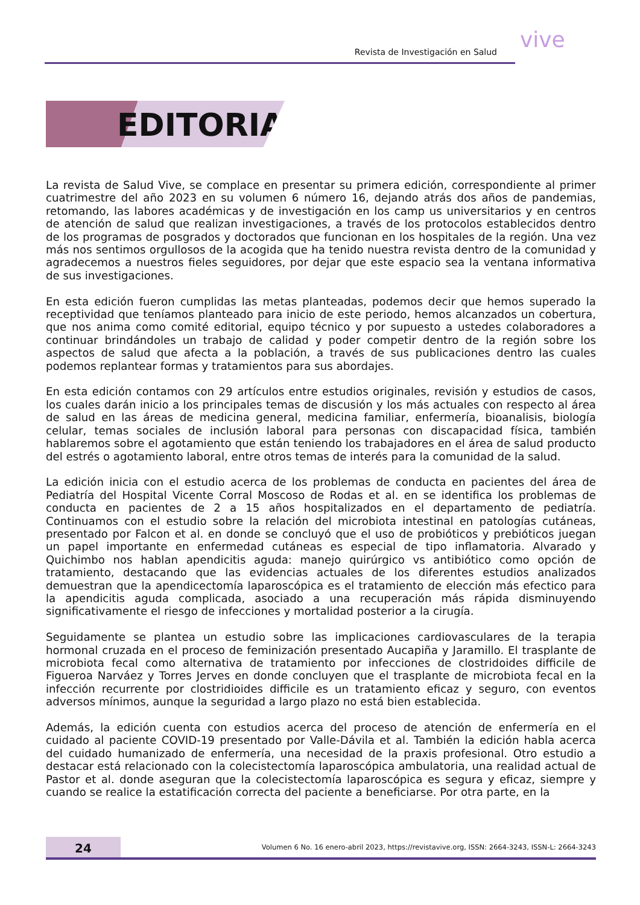Revista de Investigación en Salud vive
EDITORIAL
La revista de Salud Vive, se complace en presentar su primera edición, correspondiente al primer cuatrimestre del año 2023 en su volumen 6 número 16, dejando atrás dos años de pandemias, retomando, las labores académicas y de investigación en los camp us universitarios y en centros de atención de salud que realizan investigaciones, a través de los protocolos establecidos dentro de los programas de posgrados y doctorados que funcionan en los hospitales de la región. Una vez más nos sentimos orgullosos de la acogida que ha tenido nuestra revista dentro de la comunidad y agradecemos a nuestros fieles seguidores, por dejar que este espacio sea la ventana informativa de sus investigaciones.
En esta edición fueron cumplidas las metas planteadas, podemos decir que hemos superado la receptividad que teníamos planteado para inicio de este periodo, hemos alcanzados un cobertura, que nos anima como comité editorial, equipo técnico y por supuesto a ustedes colaboradores a continuar brindándoles un trabajo de calidad y poder competir dentro de la región sobre los aspectos de salud que afecta a la población, a través de sus publicaciones dentro las cuales podemos replantear formas y tratamientos para sus abordajes.
En esta edición contamos con 29 artículos entre estudios originales, revisión y estudios de casos, los cuales darán inicio a los principales temas de discusión y los más actuales con respecto al área de salud en las áreas de medicina general, medicina familiar, enfermería, bioanalisis, biología celular, temas sociales de inclusión laboral para personas con discapacidad física, también hablaremos sobre el agotamiento que están teniendo los trabajadores en el área de salud producto del estrés o agotamiento laboral, entre otros temas de interés para la comunidad de la salud.
La edición inicia con el estudio acerca de los problemas de conducta en pacientes del área de Pediatría del Hospital Vicente Corral Moscoso de Rodas et al. en se identifica los problemas de conducta en pacientes de 2 a 15 años hospitalizados en el departamento de pediatría. Continuamos con el estudio sobre la relación del microbiota intestinal en patologías cutáneas, presentado por Falcon et al. en donde se concluyó que el uso de probióticos y prebióticos juegan un papel importante en enfermedad cutáneas es especial de tipo inflamatoria. Alvarado y Quichimbo nos hablan apendicitis aguda: manejo quirúrgico vs antibiótico como opción de tratamiento, destacando que las evidencias actuales de los diferentes estudios analizados demuestran que la apendicectomía laparoscópica es el tratamiento de elección más efectico para la apendicitis aguda complicada, asociado a una recuperación más rápida disminuyendo significativamente el riesgo de infecciones y mortalidad posterior a la cirugía.
Seguidamente se plantea un estudio sobre las implicaciones cardiovasculares de la terapia hormonal cruzada en el proceso de feminización presentado Aucapiña y Jaramillo. El trasplante de microbiota fecal como alternativa de tratamiento por infecciones de clostridoides difficile de Figueroa Narváez y Torres Jerves en donde concluyen que el trasplante de microbiota fecal en la infección recurrente por clostridioides difficile es un tratamiento eficaz y seguro, con eventos adversos mínimos, aunque la seguridad a largo plazo no está bien establecida.
Además, la edición cuenta con estudios acerca del proceso de atención de enfermería en el cuidado al paciente COVID-19 presentado por Valle-Dávila et al. También la edición habla acerca del cuidado humanizado de enfermería, una necesidad de la praxis profesional. Otro estudio a destacar está relacionado con la colecistectomía laparoscópica ambulatoria, una realidad actual de Pastor et al. donde aseguran que la colecistectomía laparoscópica es segura y eficaz, siempre y cuando se realice la estatificación correcta del paciente a beneficiarse. Por otra parte, en la
24
Volumen 6 No. 16 enero-abril 2023, https://revistavive.org, ISSN: 2664-3243, ISSN-L: 2664-3243